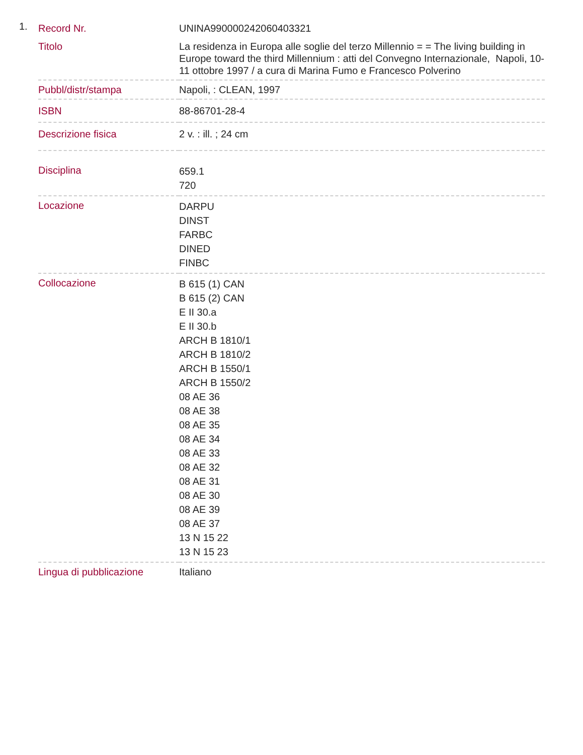1.
| Record Nr. | UNINA990000242060403321 |
| Titolo | La residenza in Europa alle soglie del terzo Millennio = = The living building in Europe toward the third Millennium : atti del Convegno Internazionale, Napoli, 10-11 ottobre 1997 / a cura di Marina Fumo e Francesco Polverino |
| Pubbl/distr/stampa | Napoli, : CLEAN, 1997 |
| ISBN | 88-86701-28-4 |
| Descrizione fisica | 2 v. : ill. ; 24 cm |
| Disciplina | 659.1 720 |
| Locazione | DARPU DINST FARBC DINED FINBC |
| Collocazione | B 615 (1) CAN B 615 (2) CAN E II 30.a E II 30.b ARCH B 1810/1 ARCH B 1810/2 ARCH B 1550/1 ARCH B 1550/2 08 AE 36 08 AE 38 08 AE 35 08 AE 34 08 AE 33 08 AE 32 08 AE 31 08 AE 30 08 AE 39 08 AE 37 13 N 15 22 13 N 15 23 |
| Lingua di pubblicazione | Italiano |